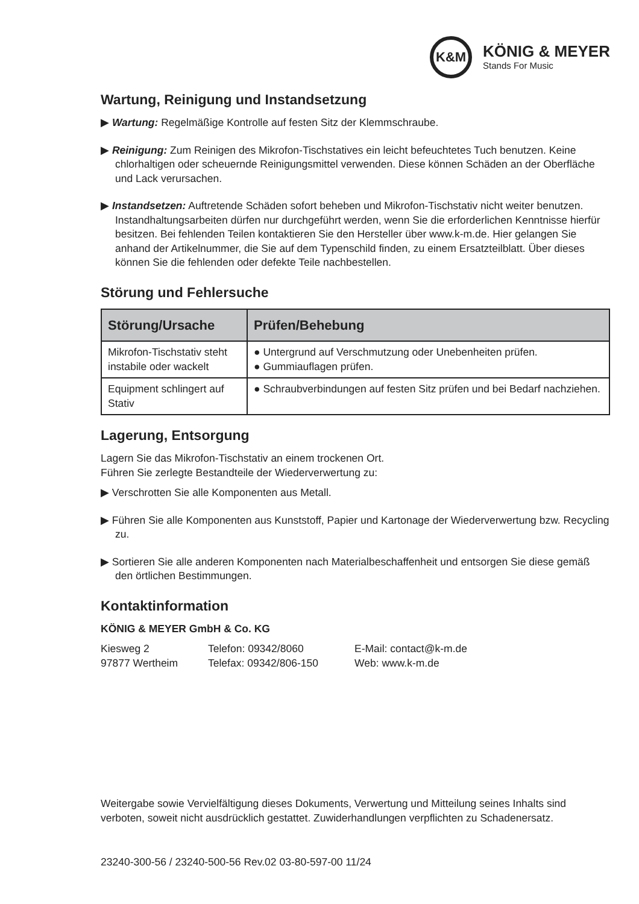K&M
KÖNIG & MEYER
Stands For Music
Wartung, Reinigung und Instandsetzung
▶ Wartung: Regelmäßige Kontrolle auf festen Sitz der Klemmschraube.
▶ Reinigung: Zum Reinigen des Mikrofon-Tischstatives ein leicht befeuchtetes Tuch benutzen. Keine chlorhaltigen oder scheuernde Reinigungsmittel verwenden. Diese können Schäden an der Oberfläche und Lack verursachen.
▶ Instandsetzen: Auftretende Schäden sofort beheben und Mikrofon-Tischstativ nicht weiter benutzen. Instandhaltungsarbeiten dürfen nur durchgeführt werden, wenn Sie die erforderlichen Kenntnisse hierfür besitzen. Bei fehlenden Teilen kontaktieren Sie den Hersteller über www.k-m.de. Hier gelangen Sie anhand der Artikelnummer, die Sie auf dem Typenschild finden, zu einem Ersatzteilblatt. Über dieses können Sie die fehlenden oder defekte Teile nachbestellen.
Störung und Fehlersuche
| Störung/Ursache | Prüfen/Behebung |
| --- | --- |
| Mikrofon-Tischstativ steht instabile oder wackelt | ● Untergrund auf Verschmutzung oder Unebenheiten prüfen. ● Gummiauflagen prüfen. |
| Equipment schlingert auf Stativ | ● Schraubverbindungen auf festen Sitz prüfen und bei Bedarf nachziehen. |
Lagerung, Entsorgung
Lagern Sie das Mikrofon-Tischstativ an einem trockenen Ort.
Führen Sie zerlegte Bestandteile der Wiederverwertung zu:
▶ Verschrotten Sie alle Komponenten aus Metall.
▶ Führen Sie alle Komponenten aus Kunststoff, Papier und Kartonage der Wiederverwertung bzw. Recycling zu.
▶ Sortieren Sie alle anderen Komponenten nach Materialbeschaffenheit und entsorgen Sie diese gemäß den örtlichen Bestimmungen.
Kontaktinformation
KÖNIG & MEYER GmbH & Co. KG
Kiesweg 2
97877 Wertheim
Telefon: 09342/8060
Telefax: 09342/806-150
E-Mail: contact@k-m.de
Web: www.k-m.de
Weitergabe sowie Vervielfältigung dieses Dokuments, Verwertung und Mitteilung seines Inhalts sind verboten, soweit nicht ausdrücklich gestattet. Zuwiderhandlungen verpflichten zu Schadenersatz.
23240-300-56 / 23240-500-56 Rev.02 03-80-597-00 11/24